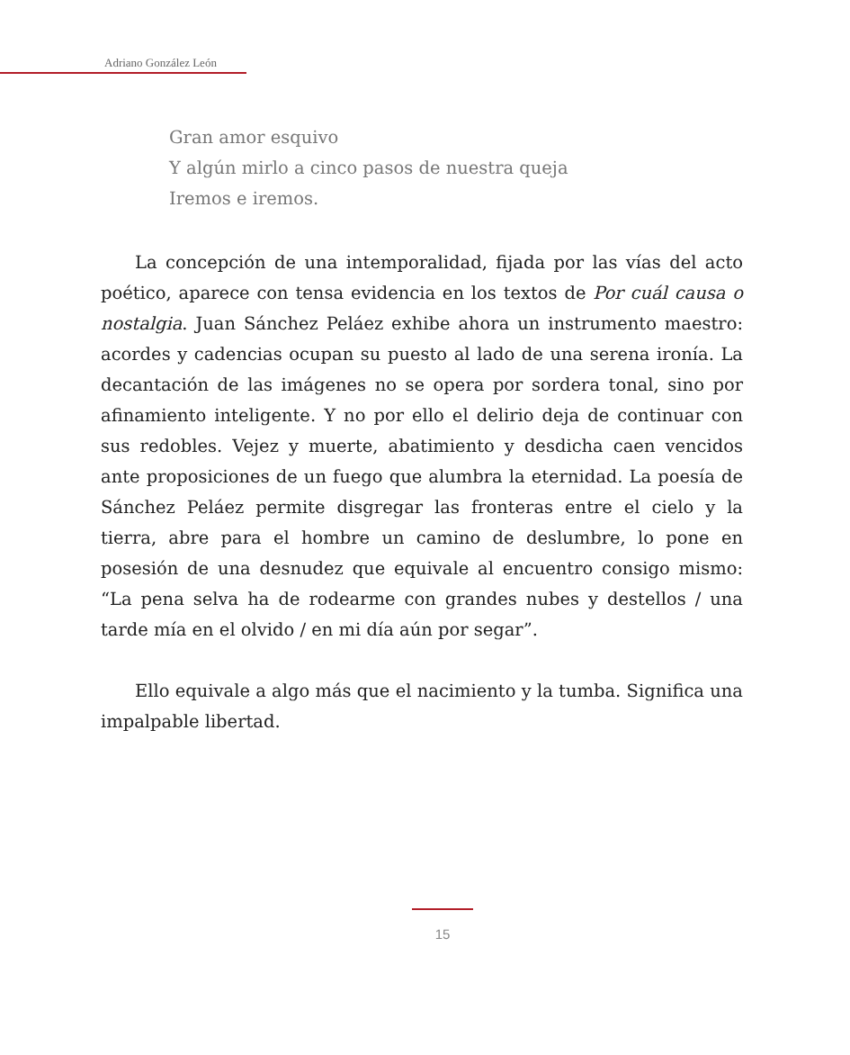Adriano González León
Gran amor esquivo
Y algún mirlo a cinco pasos de nuestra queja
Iremos e iremos.
La concepción de una intemporalidad, fijada por las vías del acto poético, aparece con tensa evidencia en los textos de Por cuál causa o nostalgia. Juan Sánchez Peláez exhibe ahora un instrumento maestro: acordes y cadencias ocupan su puesto al lado de una serena ironía. La decantación de las imágenes no se opera por sordera tonal, sino por afinamiento inteligente. Y no por ello el delirio deja de continuar con sus redobles. Vejez y muerte, abatimiento y desdicha caen vencidos ante proposiciones de un fuego que alumbra la eternidad. La poesía de Sánchez Peláez permite disgregar las fronteras entre el cielo y la tierra, abre para el hombre un camino de deslumbre, lo pone en posesión de una desnudez que equivale al encuentro consigo mismo: “La pena selva ha de rodearme con grandes nubes y destellos / una tarde mía en el olvido / en mi día aún por segar”.
Ello equivale a algo más que el nacimiento y la tumba. Significa una impalpable libertad.
15